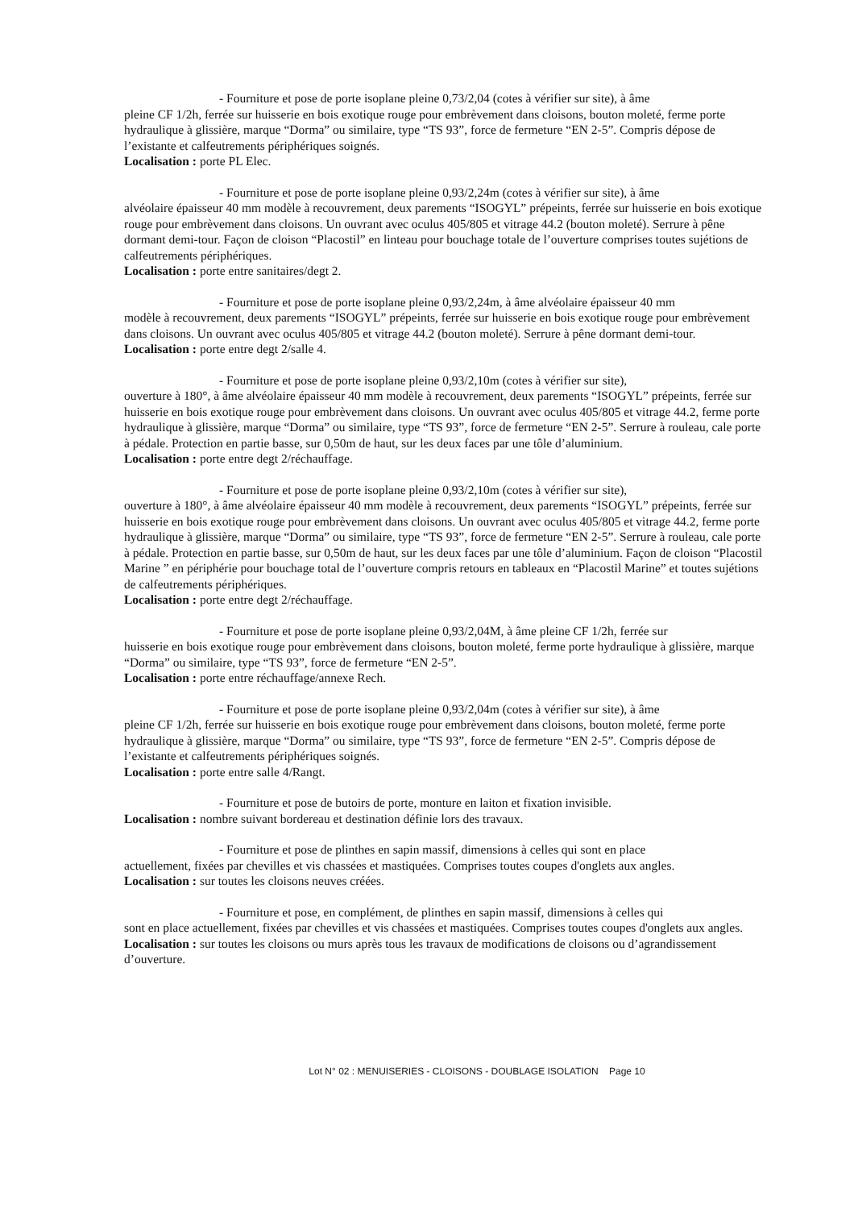- Fourniture et pose de porte isoplane pleine 0,73/2,04 (cotes à vérifier sur site), à âme
pleine CF 1/2h, ferrée sur huisserie en bois exotique rouge pour embrèvement dans cloisons, bouton moleté, ferme porte hydraulique à glissière, marque “Dorma” ou similaire, type “TS 93”, force de fermeture “EN 2-5”. Compris dépose de l’existante et calfeutrements périphériques soignés.
Localisation : porte PL Elec.
- Fourniture et pose de porte isoplane pleine 0,93/2,24m (cotes à vérifier sur site), à âme
alvéolaire épaisseur 40 mm modèle à recouvrement, deux parements “ISOGYL” prépeints, ferrée sur huisserie en bois exotique rouge pour embrèvement dans cloisons. Un ouvrant avec oculus 405/805 et vitrage 44.2 (bouton moleté). Serrure à pêne dormant demi-tour. Façon de cloison “Placostil” en linteau pour bouchage totale de l’ouverture comprises toutes sujétions de calfeutrements périphériques.
Localisation : porte entre sanitaires/degt 2.
- Fourniture et pose de porte isoplane pleine 0,93/2,24m, à âme alvéolaire épaisseur 40 mm
modèle à recouvrement, deux parements “ISOGYL” prépeints, ferrée sur huisserie en bois exotique rouge pour embrèvement dans cloisons. Un ouvrant avec oculus 405/805 et vitrage 44.2 (bouton moleté). Serrure à pêne dormant demi-tour.
Localisation : porte entre degt 2/salle 4.
- Fourniture et pose de porte isoplane pleine 0,93/2,10m (cotes à vérifier sur site),
ouverture à 180°, à âme alvéolaire épaisseur 40 mm modèle à recouvrement, deux parements “ISOGYL” prépeints, ferrée sur huisserie en bois exotique rouge pour embrèvement dans cloisons. Un ouvrant avec oculus 405/805 et vitrage 44.2, ferme porte hydraulique à glissière, marque “Dorma” ou similaire, type “TS 93”, force de fermeture “EN 2-5”. Serrure à rouleau, cale porte à pédale. Protection en partie basse, sur 0,50m de haut, sur les deux faces par une tôle d’aluminium.
Localisation : porte entre degt 2/réchauffage.
- Fourniture et pose de porte isoplane pleine 0,93/2,10m (cotes à vérifier sur site),
ouverture à 180°, à âme alvéolaire épaisseur 40 mm modèle à recouvrement, deux parements “ISOGYL” prépeints, ferrée sur huisserie en bois exotique rouge pour embrèvement dans cloisons. Un ouvrant avec oculus 405/805 et vitrage 44.2, ferme porte hydraulique à glissière, marque “Dorma” ou similaire, type “TS 93”, force de fermeture “EN 2-5”. Serrure à rouleau, cale porte à pédale. Protection en partie basse, sur 0,50m de haut, sur les deux faces par une tôle d’aluminium. Façon de cloison “Placostil Marine ” en périphérie pour bouchage total de l’ouverture compris retours en tableaux en “Placostil Marine” et toutes sujétions de calfeutrements périphériques.
Localisation : porte entre degt 2/réchauffage.
- Fourniture et pose de porte isoplane pleine 0,93/2,04M, à âme pleine CF 1/2h, ferrée sur
huisserie en bois exotique rouge pour embrèvement dans cloisons, bouton moleté, ferme porte hydraulique à glissière, marque “Dorma” ou similaire, type “TS 93”, force de fermeture “EN 2-5”.
Localisation : porte entre réchauffage/annexe Rech.
- Fourniture et pose de porte isoplane pleine 0,93/2,04m (cotes à vérifier sur site), à âme
pleine CF 1/2h, ferrée sur huisserie en bois exotique rouge pour embrèvement dans cloisons, bouton moleté, ferme porte hydraulique à glissière, marque “Dorma” ou similaire, type “TS 93”, force de fermeture “EN 2-5”. Compris dépose de l’existante et calfeutrements périphériques soignés.
Localisation : porte entre salle 4/Rangt.
- Fourniture et pose de butoirs de porte, monture en laiton et fixation invisible.
Localisation : nombre suivant bordereau et destination définie lors des travaux.
- Fourniture et pose de plinthes en sapin massif, dimensions à celles qui sont en place
actuellement, fixées par chevilles et vis chassées et mastiquées. Comprises toutes coupes d'onglets aux angles.
Localisation : sur toutes les cloisons neuves créées.
- Fourniture et pose, en complément, de plinthes en sapin massif, dimensions à celles qui
sont en place actuellement, fixées par chevilles et vis chassées et mastiquées. Comprises toutes coupes d'onglets aux angles.
Localisation : sur toutes les cloisons ou murs après tous les travaux de modifications de cloisons ou d’agrandissement d’ouverture.
Lot N° 02 : MENUISERIES - CLOISONS - DOUBLAGE ISOLATION Page 10